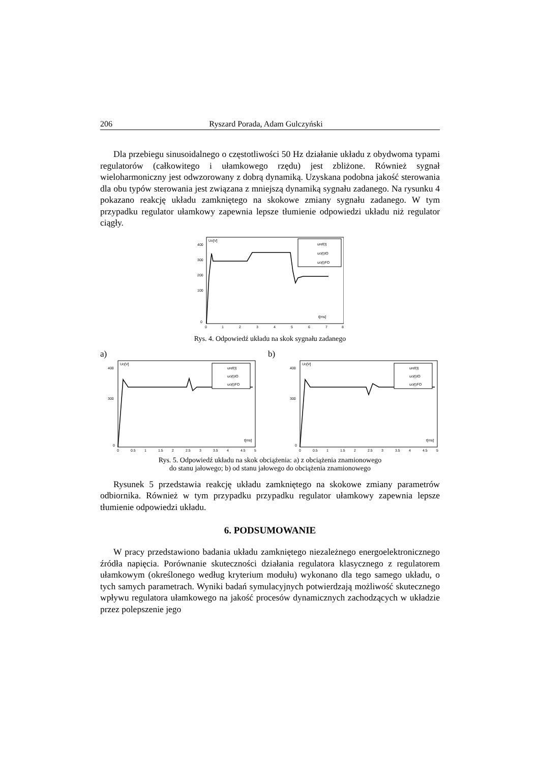206 Ryszard Porada, Adam Gulczyński
Dla przebiegu sinusoidalnego o częstotliwości 50 Hz działanie układu z obydwoma typami regulatorów (całkowitego i ułamkowego rzędu) jest zbliżone. Również sygnał wieloharmoniczny jest odwzorowany z dobrą dynamiką. Uzyskana podobna jakość sterowania dla obu typów sterowania jest związana z mniejszą dynamiką sygnału zadanego. Na rysunku 4 pokazano reakcję układu zamkniętego na skokowe zmiany sygnału zadanego. W tym przypadku regulator ułamkowy zapewnia lepsze tłumienie odpowiedzi układu niż regulator ciągły.
Uo[V]
400
300
200
100
0
0
1
2
3
4
5
6
7
8
t[ms]
uref(t)
uo(t)IO
uo(t)FO
Rys. 4. Odpowiedź układu na skok sygnału zadanego
a) b)
Uo[V]
400
300
0
0
0.5
1
1.5
2
2.5
3
3.5
4
4.5
5
t[ms]
uref(t)
uo(t)IO
uo(t)FO
Uo[V]
400
300
0
0
0.5
1
1.5
2
2.5
3
3.5
4
4.5
5
t[ms]
uref(t)
uo(t)IO
uo(t)FO
Rys. 5. Odpowiedź układu na skok obciążenia: a) z obciążenia znamionowego
do stanu jałowego; b) od stanu jałowego do obciążenia znamionowego
Rysunek 5 przedstawia reakcję układu zamkniętego na skokowe zmiany parametrów odbiornika. Również w tym przypadku przypadku regulator ułamkowy zapewnia lepsze tłumienie odpowiedzi układu.
6. PODSUMOWANIE
W pracy przedstawiono badania układu zamkniętego niezależnego energoelektronicznego źródła napięcia. Porównanie skuteczności działania regulatora klasycznego z regulatorem ułamkowym (określonego według kryterium modułu) wykonano dla tego samego układu, o tych samych parametrach. Wyniki badań symulacyjnych potwierdzają możliwość skutecznego wpływu regulatora ułamkowego na jakość procesów dynamicznych zachodzących w układzie przez polepszenie jego